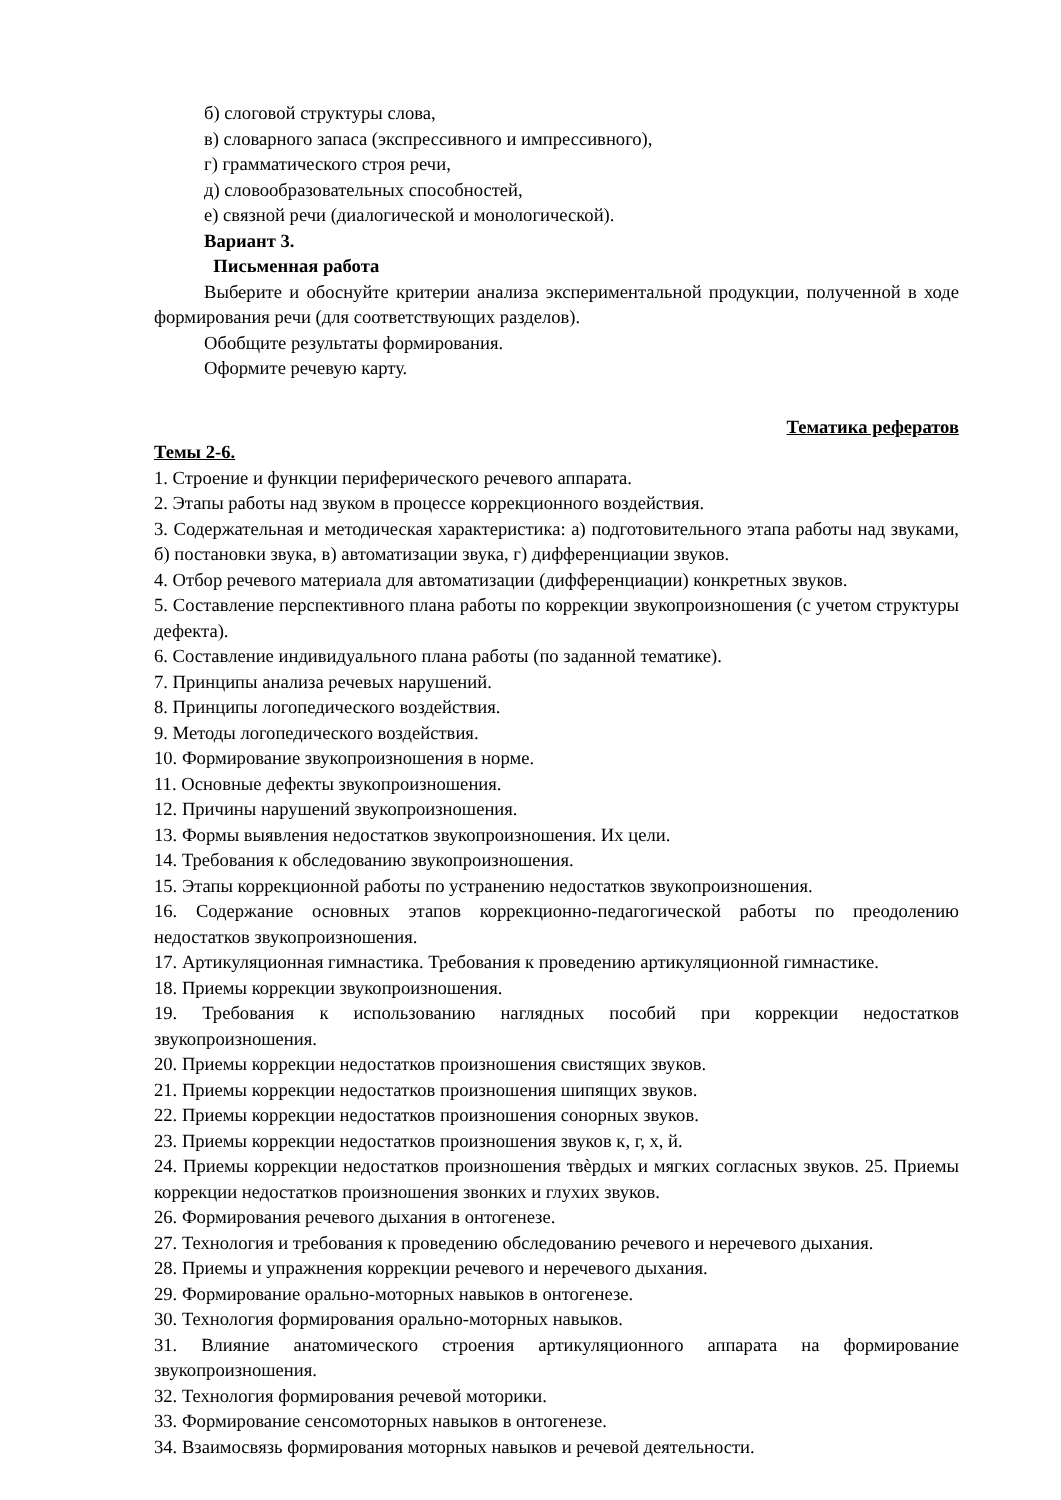б) слоговой структуры слова,
в) словарного запаса (экспрессивного и импрессивного),
г) грамматического строя речи,
д) словообразовательных способностей,
е) связной речи (диалогической и монологической).
Вариант 3.
Письменная работа
Выберите и обоснуйте критерии анализа экспериментальной продукции, полученной в ходе формирования речи (для соответствующих разделов).
Обобщите результаты формирования.
Оформите речевую карту.
Тематика рефератов
Темы 2-6.
1. Строение и функции периферического речевого аппарата.
2. Этапы работы над звуком в процессе коррекционного воздействия.
3. Содержательная и методическая характеристика: а) подготовительного этапа работы над звуками, б) постановки звука, в) автоматизации звука, г) дифференциации звуков.
4. Отбор речевого материала для автоматизации (дифференциации) конкретных звуков.
5. Составление перспективного плана работы по коррекции звукопроизношения (с учетом структуры дефекта).
6. Составление индивидуального плана работы (по заданной тематике).
7. Принципы анализа речевых нарушений.
8. Принципы логопедического воздействия.
9. Методы логопедического воздействия.
10. Формирование звукопроизношения в норме.
11. Основные дефекты звукопроизношения.
12. Причины нарушений звукопроизношения.
13. Формы выявления недостатков звукопроизношения. Их цели.
14. Требования к обследованию звукопроизношения.
15. Этапы коррекционной работы по устранению недостатков звукопроизношения.
16. Содержание основных этапов коррекционно-педагогической работы по преодолению недостатков звукопроизношения.
17. Артикуляционная гимнастика. Требования к проведению артикуляционной гимнастике.
18. Приемы коррекции звукопроизношения.
19. Требования к использованию наглядных пособий при коррекции недостатков звукопроизношения.
20. Приемы коррекции недостатков произношения свистящих звуков.
21. Приемы коррекции недостатков произношения шипящих звуков.
22. Приемы коррекции недостатков произношения сонорных звуков.
23. Приемы коррекции недостатков произношения звуков к, г, х, й.
24. Приемы коррекции недостатков произношения твѐрдых и мягких согласных звуков. 25. Приемы коррекции недостатков произношения звонких и глухих звуков.
26. Формирования речевого дыхания в онтогенезе.
27. Технология и требования к проведению обследованию речевого и неречевого дыхания.
28. Приемы и упражнения коррекции речевого и неречевого дыхания.
29. Формирование орально-моторных навыков в онтогенезе.
30. Технология формирования орально-моторных навыков.
31. Влияние анатомического строения артикуляционного аппарата на формирование звукопроизношения.
32. Технология формирования речевой моторики.
33. Формирование сенсомоторных навыков в онтогенезе.
34. Взаимосвязь формирования моторных навыков и речевой деятельности.